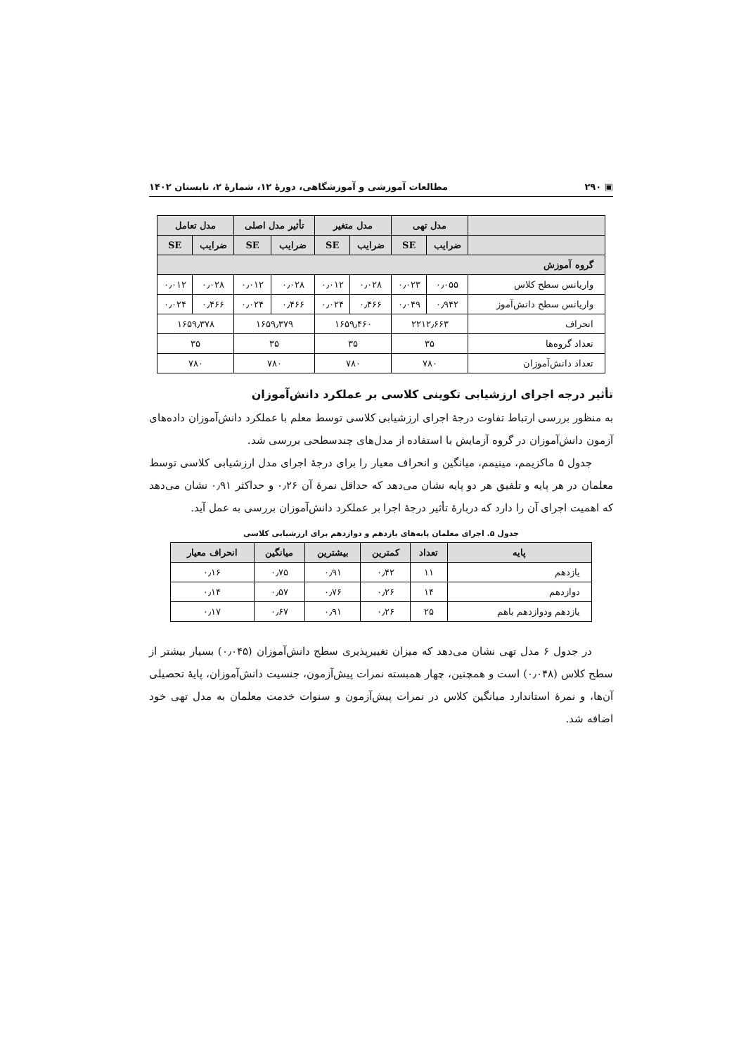▣ ۲۹۰ مطالعات آموزشی و آموزشگاهی، دورهٔ ۱۲، شمارهٔ ۲، تابستان ۱۴۰۲
| | مدل تهی | | مدل متغیر | | تأثیر مدل اصلی | | مدل تعامل | |
| --- | --- | --- | --- | --- | --- | --- | --- | --- |
| | ضرایب | SE | ضرایب | SE | ضرایب | SE | ضرایب | SE |
| گروه آموزش | | | | | | | | |
| واریانس سطح کلاس | ۰٫۰۵۵ | ۰٫۰۲۳ | ۰٫۰۲۸ | ۰٫۰۱۲ | ۰٫۰۲۸ | ۰٫۰۱۲ | ۰٫۰۲۸ | ۰٫۰۱۲ |
| واریانس سطح دانش‌آموز | ۰٫۹۴۲ | ۰٫۰۴۹ | ۰٫۴۶۶ | ۰٫۰۲۴ | ۰٫۴۶۶ | ۰٫۰۲۴ | ۰٫۴۶۶ | ۰٫۰۲۴ |
| انحراف | ۲۲۱۲٫۶۶۳ | | ۱۶۵۹٫۴۶۰ | | ۱۶۵۹٫۳۷۹ | | ۱۶۵۹٫۳۷۸ | |
| تعداد گروه‌ها | ۳۵ | | ۳۵ | | ۳۵ | | ۳۵ | |
| تعداد دانش‌آموزان | ۷۸۰ | | ۷۸۰ | | ۷۸۰ | | ۷۸۰ | |
تأثیر درجه اجرای ارزشیابی تکوینی کلاسی بر عملکرد دانش‌آموزان
به منظور بررسی ارتباط تفاوت درجهٔ اجرای ارزشیابی کلاسی توسط معلم با عملکرد دانش‌آموزان داده‌های آزمون دانش‌آموزان در گروه آزمایش با استفاده از مدل‌های چندسطحی بررسی شد.
جدول ۵ ماکزیمم، مینیمم، میانگین و انحراف معیار را برای درجهٔ اجرای مدل ارزشیابی کلاسی توسط معلمان در هر پایه و تلفیق هر دو پایه نشان می‌دهد که حداقل نمرهٔ آن ۰٫۲۶ و حداکثر ۰٫۹۱ نشان می‌دهد که اهمیت اجرای آن را دارد که دربارهٔ تأثیر درجهٔ اجرا بر عملکرد دانش‌آموزان بررسی به عمل آید.
جدول ۵. اجرای معلمان پایه‌های یازدهم و دوازدهم برای ارزشیابی کلاسی
| پایه | تعداد | کمترین | بیشترین | میانگین | انحراف معیار |
| --- | --- | --- | --- | --- | --- |
| یازدهم | ۱۱ | ۰٫۴۲ | ۰٫۹۱ | ۰٫۷۵ | ۰٫۱۶ |
| دوازدهم | ۱۴ | ۰٫۲۶ | ۰٫۷۶ | ۰٫۵۷ | ۰٫۱۴ |
| یازدهم ودوازدهم باهم | ۲۵ | ۰٫۲۶ | ۰٫۹۱ | ۰٫۶۷ | ۰٫۱۷ |
در جدول ۶ مدل تهی نشان می‌دهد که میزان تغییرپذیری سطح دانش‌آموزان (۰٫۰۴۵) بسیار بیشتر از سطح کلاس (۰٫۰۴۸) است و همچنین، چهار همبسته نمرات پیش‌آزمون، جنسیت دانش‌آموزان، پایهٔ تحصیلی آن‌ها، و نمرهٔ استاندارد میانگین کلاس در نمرات پیش‌آزمون و سنوات خدمت معلمان به مدل تهی خود اضافه شد.